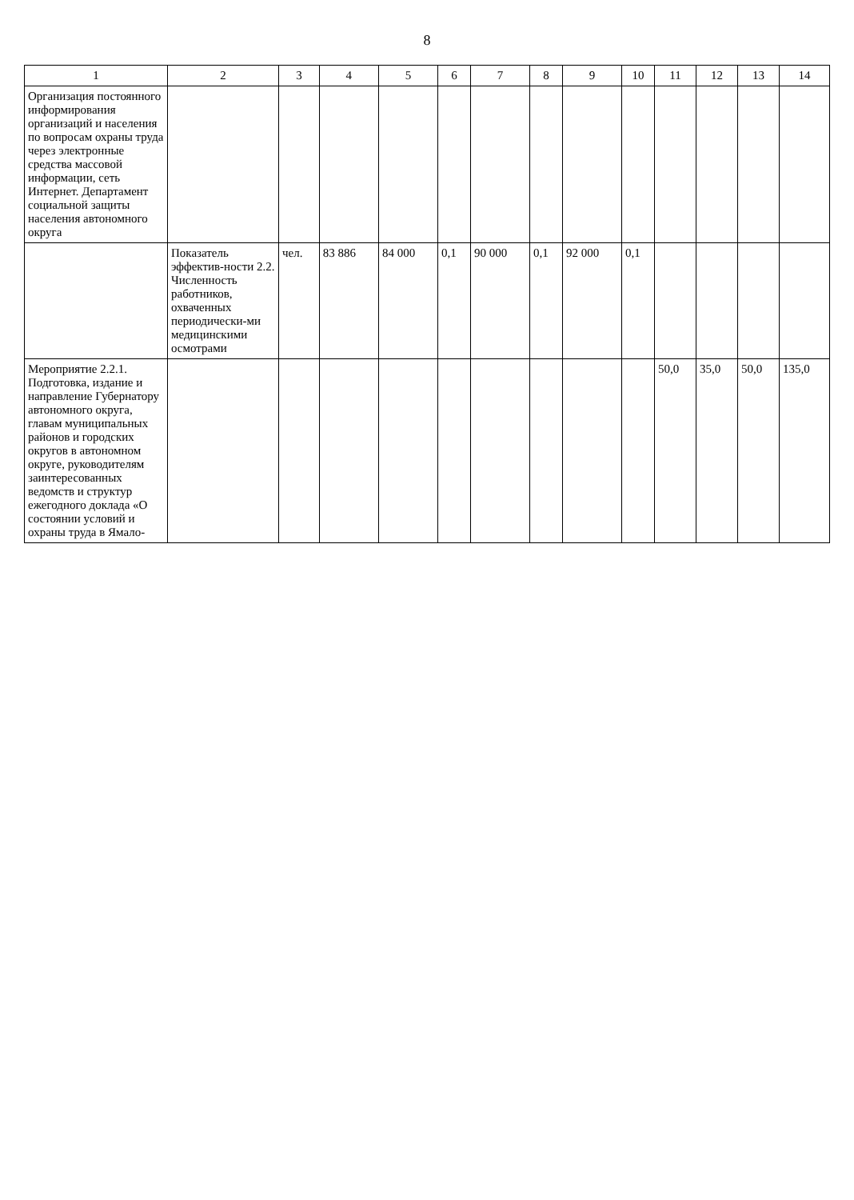8
| 1 | 2 | 3 | 4 | 5 | 6 | 7 | 8 | 9 | 10 | 11 | 12 | 13 | 14 |
| --- | --- | --- | --- | --- | --- | --- | --- | --- | --- | --- | --- | --- | --- |
| Организация постоянного информирования организаций и населения по вопросам охраны труда через электронные средства массовой информации, сеть Интернет. Департамент социальной защиты населения автономного округа | | | | | | | | | | | | | |
| | Показатель эффектив-ности 2.2. Численность работников, охваченных периодически-ми медицинскими осмотрами | чел. | 83 886 | 84 000 | 0,1 | 90 000 | 0,1 | 92 000 | 0,1 | | | | |
| Мероприятие 2.2.1. Подготовка, издание и направление Губернатору автономного округа, главам муниципальных районов и городских округов в автономном округе, руководителям заинтересованных ведомств и структур ежегодного доклада «О состоянии условий и охраны труда в Ямало- | | | | | | | | | | 50,0 | 35,0 | 50,0 | 135,0 |